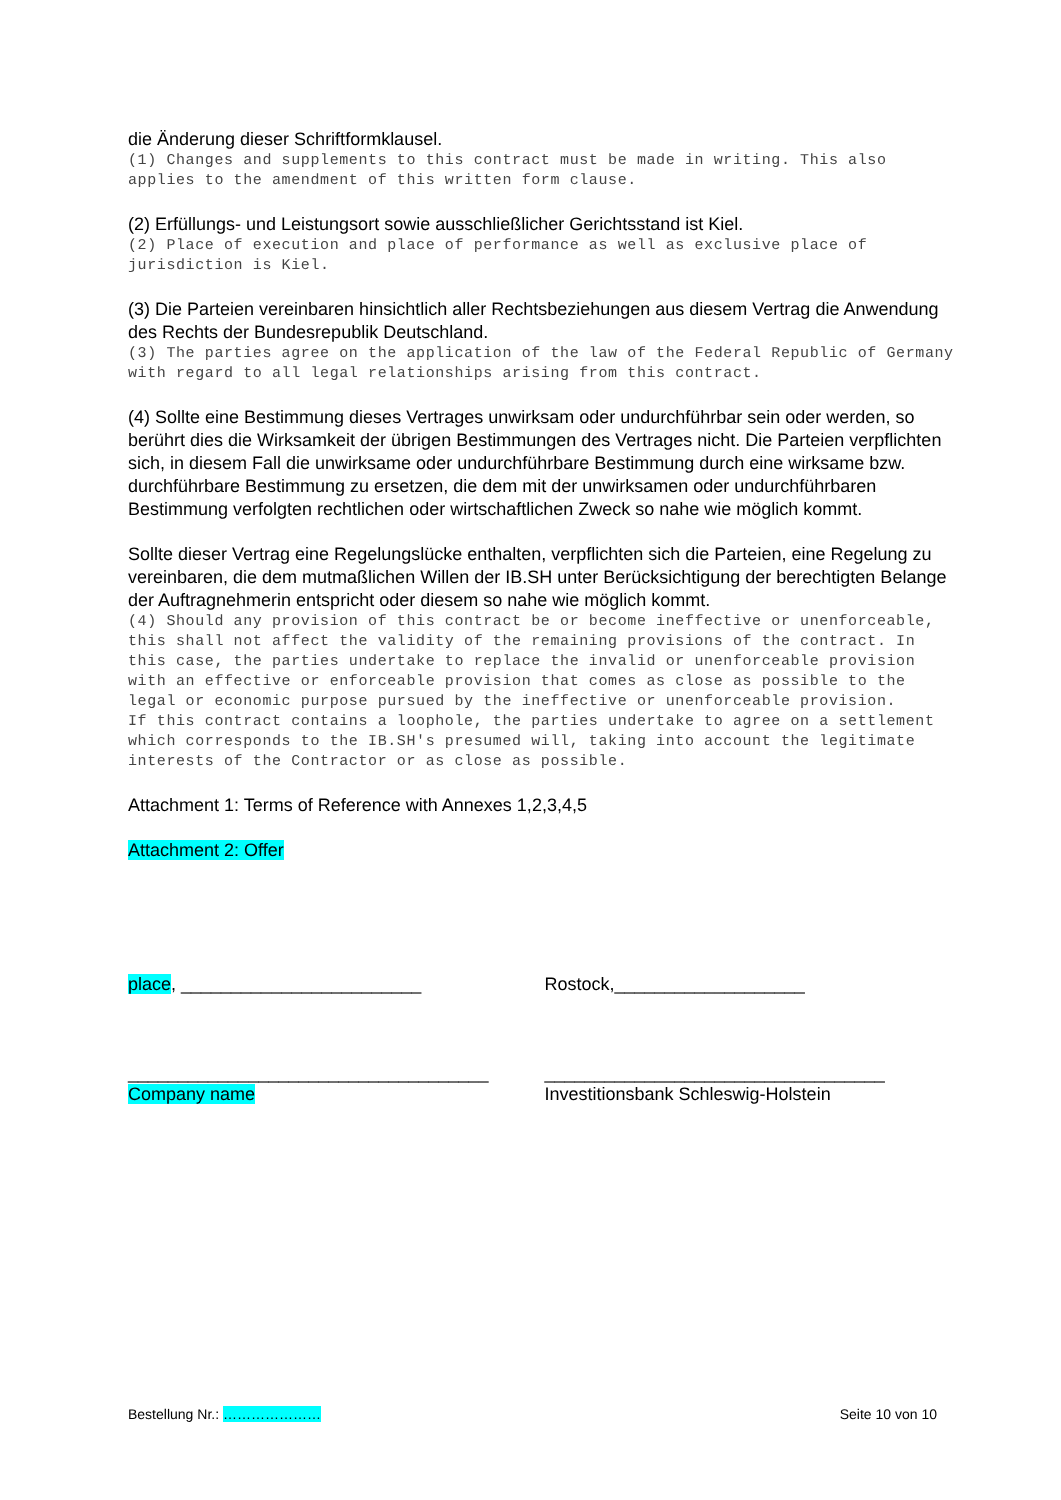die Änderung dieser Schriftformklausel.
(1) Changes and supplements to this contract must be made in writing. This also applies to the amendment of this written form clause.
(2) Erfüllungs- und Leistungsort sowie ausschließlicher Gerichtsstand ist Kiel.
(2) Place of execution and place of performance as well as exclusive place of jurisdiction is Kiel.
(3) Die Parteien vereinbaren hinsichtlich aller Rechtsbeziehungen aus diesem Vertrag die Anwendung des Rechts der Bundesrepublik Deutschland.
(3) The parties agree on the application of the law of the Federal Republic of Germany with regard to all legal relationships arising from this contract.
(4) Sollte eine Bestimmung dieses Vertrages unwirksam oder undurchführbar sein oder werden, so berührt dies die Wirksamkeit der übrigen Bestimmungen des Vertrages nicht. Die Parteien verpflichten sich, in diesem Fall die unwirksame oder undurchführbare Bestimmung durch eine wirksame bzw. durchführbare Bestimmung zu ersetzen, die dem mit der unwirksamen oder undurchführbaren Bestimmung verfolgten rechtlichen oder wirtschaftlichen Zweck so nahe wie möglich kommt.
Sollte dieser Vertrag eine Regelungslücke enthalten, verpflichten sich die Parteien, eine Regelung zu vereinbaren, die dem mutmaßlichen Willen der IB.SH unter Berücksichtigung der berechtigten Belange der Auftragnehmerin entspricht oder diesem so nahe wie möglich kommt.
(4) Should any provision of this contract be or become ineffective or unenforceable, this shall not affect the validity of the remaining provisions of the contract. In this case, the parties undertake to replace the invalid or unenforceable provision with an effective or enforceable provision that comes as close as possible to the legal or economic purpose pursued by the ineffective or unenforceable provision.
If this contract contains a loophole, the parties undertake to agree on a settlement which corresponds to the IB.SH's presumed will, taking into account the legitimate interests of the Contractor or as close as possible.
Attachment 1: Terms of Reference with Annexes 1,2,3,4,5
Attachment 2: Offer
place, ________________________ Rostock,___________________
____________________________________ __________________________________
Company name Investitionsbank Schleswig-Holstein
Bestellung Nr.: ………………… Seite 10 von 10